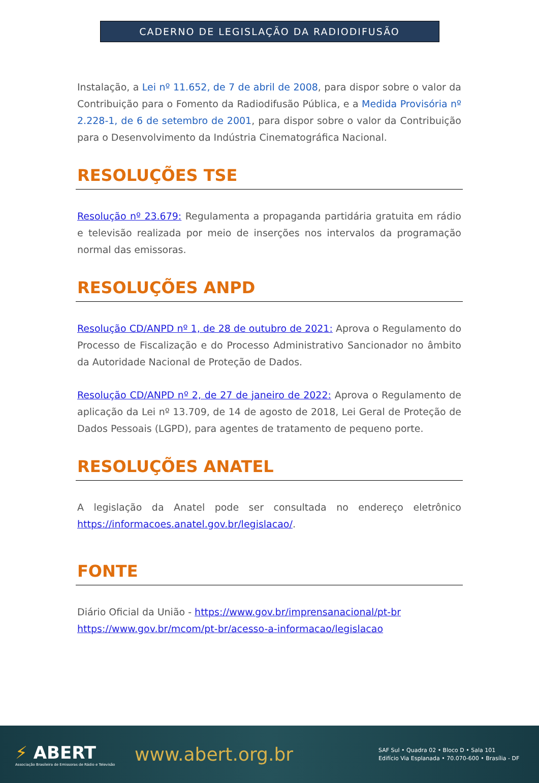CADERNO DE LEGISLAÇÃO DA RADIODIFUSÃO
Instalação, a Lei nº 11.652, de 7 de abril de 2008, para dispor sobre o valor da Contribuição para o Fomento da Radiodifusão Pública, e a Medida Provisória nº 2.228-1, de 6 de setembro de 2001, para dispor sobre o valor da Contribuição para o Desenvolvimento da Indústria Cinematográfica Nacional.
RESOLUÇÕES TSE
Resolução nº 23.679: Regulamenta a propaganda partidária gratuita em rádio e televisão realizada por meio de inserções nos intervalos da programação normal das emissoras.
RESOLUÇÕES ANPD
Resolução CD/ANPD nº 1, de 28 de outubro de 2021: Aprova o Regulamento do Processo de Fiscalização e do Processo Administrativo Sancionador no âmbito da Autoridade Nacional de Proteção de Dados.
Resolução CD/ANPD nº 2, de 27 de janeiro de 2022: Aprova o Regulamento de aplicação da Lei nº 13.709, de 14 de agosto de 2018, Lei Geral de Proteção de Dados Pessoais (LGPD), para agentes de tratamento de pequeno porte.
RESOLUÇÕES ANATEL
A legislação da Anatel pode ser consultada no endereço eletrônico https://informacoes.anatel.gov.br/legislacao/.
FONTE
Diário Oficial da União - https://www.gov.br/imprensanacional/pt-br
https://www.gov.br/mcom/pt-br/acesso-a-informacao/legislacao
⚡ ABERT
Associação Brasileira de Emissoras de Rádio e Televisão
www.abert.org.br
SAF Sul • Quadra 02 • Bloco D • Sala 101
Edifício Via Esplanada • 70.070-600 • Brasília - DF